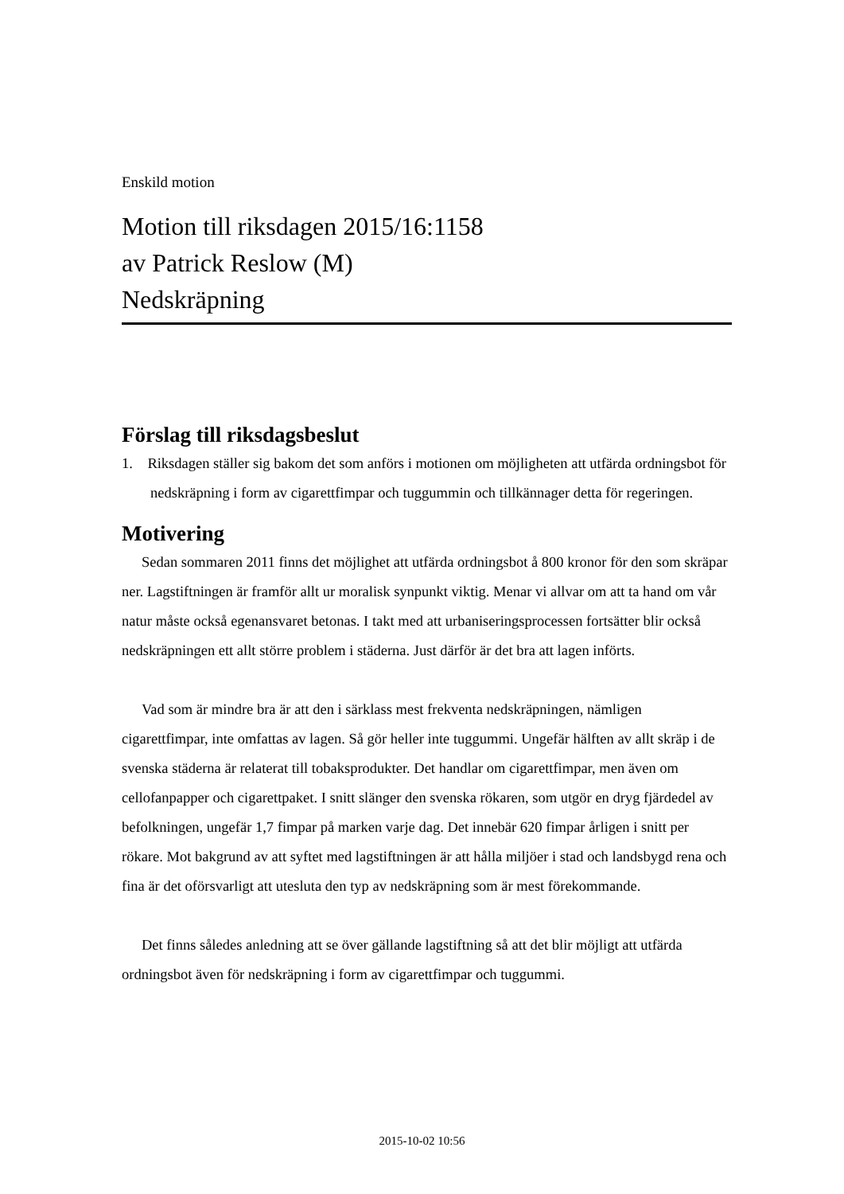Enskild motion
Motion till riksdagen 2015/16:1158
av Patrick Reslow (M)
Nedskräpning
Förslag till riksdagsbeslut
1. Riksdagen ställer sig bakom det som anförs i motionen om möjligheten att utfärda ordningsbot för nedskräpning i form av cigarettfimpar och tuggummin och tillkännager detta för regeringen.
Motivering
Sedan sommaren 2011 finns det möjlighet att utfärda ordningsbot å 800 kronor för den som skräpar ner. Lagstiftningen är framför allt ur moralisk synpunkt viktig. Menar vi allvar om att ta hand om vår natur måste också egenansvaret betonas. I takt med att urbaniseringsprocessen fortsätter blir också nedskräpningen ett allt större problem i städerna. Just därför är det bra att lagen införts.
Vad som är mindre bra är att den i särklass mest frekventa nedskräpningen, nämligen cigarettfimpar, inte omfattas av lagen. Så gör heller inte tuggummi. Ungefär hälften av allt skräp i de svenska städerna är relaterat till tobaksprodukter. Det handlar om cigarettfimpar, men även om cellofanpapper och cigarettpaket. I snitt slänger den svenska rökaren, som utgör en dryg fjärdedel av befolkningen, ungefär 1,7 fimpar på marken varje dag. Det innebär 620 fimpar årligen i snitt per rökare. Mot bakgrund av att syftet med lagstiftningen är att hålla miljöer i stad och landsbygd rena och fina är det oförsvarligt att utesluta den typ av nedskräpning som är mest förekommande.
Det finns således anledning att se över gällande lagstiftning så att det blir möjligt att utfärda ordningsbot även för nedskräpning i form av cigarettfimpar och tuggummi.
2015-10-02 10:56